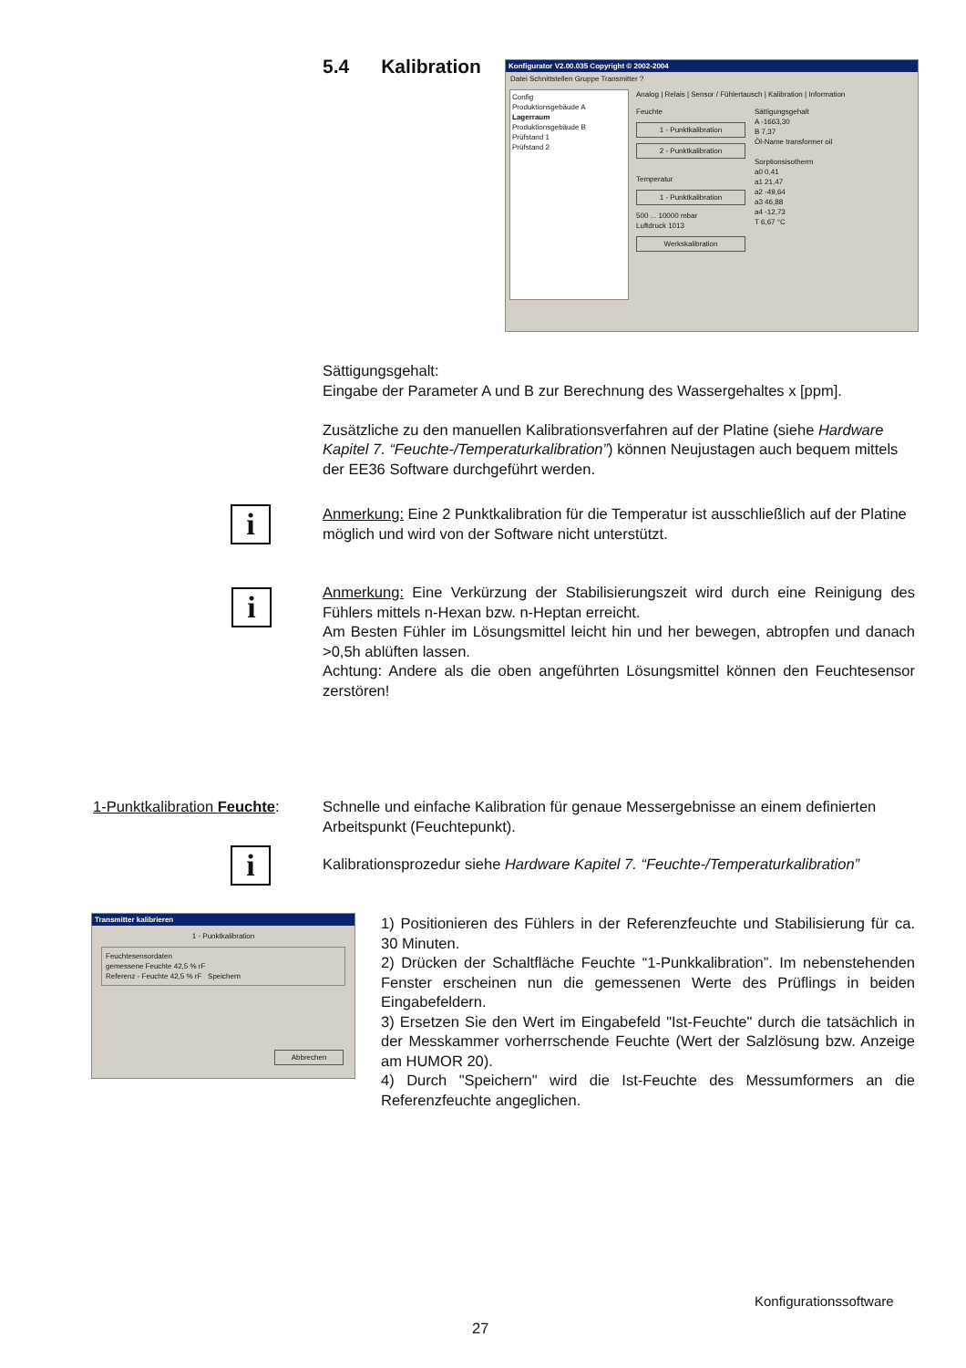5.4 Kalibration
Konfigurator V2.00.035 Copyright © 2002-2004
Datei Schnittstellen Gruppe Transmitter ?
Config
Produktionsgebäude A
Lagerraum
Produktionsgebäude B
Prüfstand 1
Prüfstand 2
Analog | Relais | Sensor / Fühlertausch | Kalibration | Information
Feuchte
1 - Punktkalibration
2 - Punktkalibration
Temperatur
1 - Punktkalibration
500 ... 10000 mbar
Luftdruck 1013
Werkskalibration
Sättigungsgehalt
A -1663,30
B 7,37
Öl-Name transformer oil
Sorptionsisotherm
a0 0,41
a1 21,47
a2 -49,64
a3 46,88
a4 -12,73
T 6,67 °C
Sättigungsgehalt:
Eingabe der Parameter A und B zur Berechnung des Wassergehaltes x [ppm].
Zusätzliche zu den manuellen Kalibrationsverfahren auf der Platine (siehe Hardware Kapitel 7. “Feuchte-/Temperaturkalibration”) können Neujustagen auch bequem mittels der EE36 Software durchgeführt werden.
i
Anmerkung: Eine 2 Punktkalibration für die Temperatur ist ausschließlich auf der Platine möglich und wird von der Software nicht unterstützt.
i
Anmerkung: Eine Verkürzung der Stabilisierungszeit wird durch eine Reinigung des Fühlers mittels n-Hexan bzw. n-Heptan erreicht.
Am Besten Fühler im Lösungsmittel leicht hin und her bewegen, abtropfen und danach >0,5h ablüften lassen.
Achtung: Andere als die oben angeführten Lösungsmittel können den Feuchtesensor zerstören!
1-Punktkalibration Feuchte:
Schnelle und einfache Kalibration für genaue Messergebnisse an einem definierten Arbeitspunkt (Feuchtepunkt).
i
Kalibrationsprozedur siehe Hardware Kapitel 7. “Feuchte-/Temperaturkalibration”
Transmitter kalibrieren
1 - Punktkalibration
Feuchtesensordaten
gemessene Feuchte 42,5 % rF
Referenz - Feuchte 42,5 % rF Speichern
Abbrechen
1) Positionieren des Fühlers in der Referenzfeuchte und Stabilisierung für ca. 30 Minuten.
2) Drücken der Schaltfläche Feuchte “1-Punkkalibration”. Im nebenstehenden Fenster erscheinen nun die gemessenen Werte des Prüflings in beiden Eingabefeldern.
3) Ersetzen Sie den Wert im Eingabefeld "Ist-Feuchte" durch die tatsächlich in der Messkammer vorherrschende Feuchte (Wert der Salzlösung bzw. Anzeige am HUMOR 20).
4) Durch "Speichern" wird die Ist-Feuchte des Messumformers an die Referenzfeuchte angeglichen.
Konfigurationssoftware
27